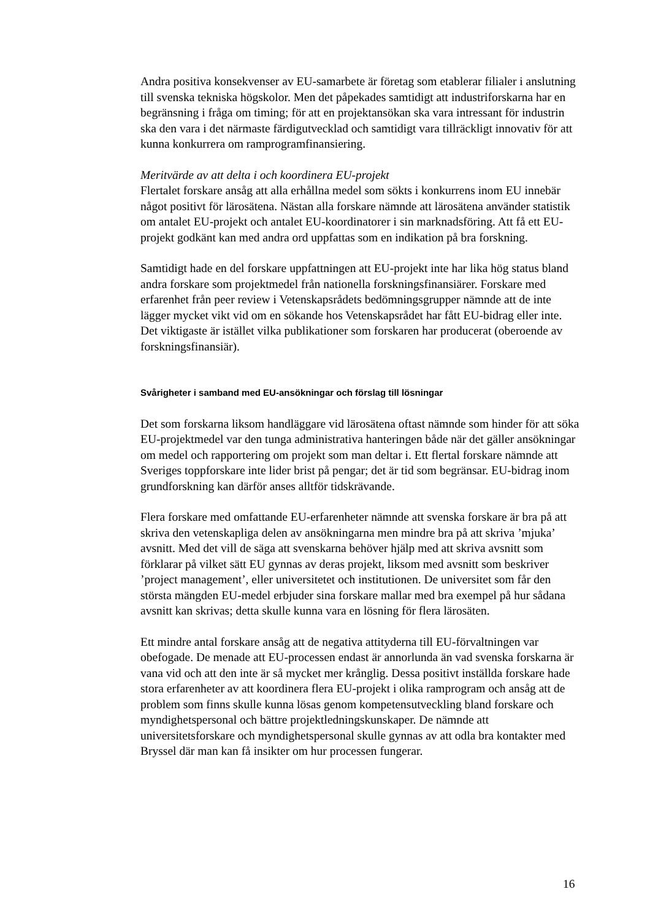Andra positiva konsekvenser av EU-samarbete är företag som etablerar filialer i anslutning till svenska tekniska högskolor. Men det påpekades samtidigt att industriforskarna har en begränsning i fråga om timing; för att en projektansökan ska vara intressant för industrin ska den vara i det närmaste färdigutvecklad och samtidigt vara tillräckligt innovativ för att kunna konkurrera om ramprogramfinansiering.
Meritvärde av att delta i och koordinera EU-projekt
Flertalet forskare ansåg att alla erhållna medel som sökts i konkurrens inom EU innebär något positivt för lärosätena. Nästan alla forskare nämnde att lärosätena använder statistik om antalet EU-projekt och antalet EU-koordinatorer i sin marknadsföring. Att få ett EU-projekt godkänt kan med andra ord uppfattas som en indikation på bra forskning.
Samtidigt hade en del forskare uppfattningen att EU-projekt inte har lika hög status bland andra forskare som projektmedel från nationella forskningsfinansiärer. Forskare med erfarenhet från peer review i Vetenskapsrådets bedömningsgrupper nämnde att de inte lägger mycket vikt vid om en sökande hos Vetenskapsrådet har fått EU-bidrag eller inte. Det viktigaste är istället vilka publikationer som forskaren har producerat (oberoende av forskningsfinansiär).
Svårigheter i samband med EU-ansökningar och förslag till lösningar
Det som forskarna liksom handläggare vid lärosätena oftast nämnde som hinder för att söka EU-projektmedel var den tunga administrativa hanteringen både när det gäller ansökningar om medel och rapportering om projekt som man deltar i. Ett flertal forskare nämnde att Sveriges toppforskare inte lider brist på pengar; det är tid som begränsar. EU-bidrag inom grundforskning kan därför anses alltför tidskrävande.
Flera forskare med omfattande EU-erfarenheter nämnde att svenska forskare är bra på att skriva den vetenskapliga delen av ansökningarna men mindre bra på att skriva ’mjuka’ avsnitt. Med det vill de säga att svenskarna behöver hjälp med att skriva avsnitt som förklarar på vilket sätt EU gynnas av deras projekt, liksom med avsnitt som beskriver ’project management’, eller universitetet och institutionen. De universitet som får den största mängden EU-medel erbjuder sina forskare mallar med bra exempel på hur sådana avsnitt kan skrivas; detta skulle kunna vara en lösning för flera lärosäten.
Ett mindre antal forskare ansåg att de negativa attityderna till EU-förvaltningen var obefogade. De menade att EU-processen endast är annorlunda än vad svenska forskarna är vana vid och att den inte är så mycket mer krånglig. Dessa positivt inställda forskare hade stora erfarenheter av att koordinera flera EU-projekt i olika ramprogram och ansåg att de problem som finns skulle kunna lösas genom kompetensutveckling bland forskare och myndighetspersonal och bättre projektledningskunskaper. De nämnde att universitetsforskare och myndighetspersonal skulle gynnas av att odla bra kontakter med Bryssel där man kan få insikter om hur processen fungerar.
16